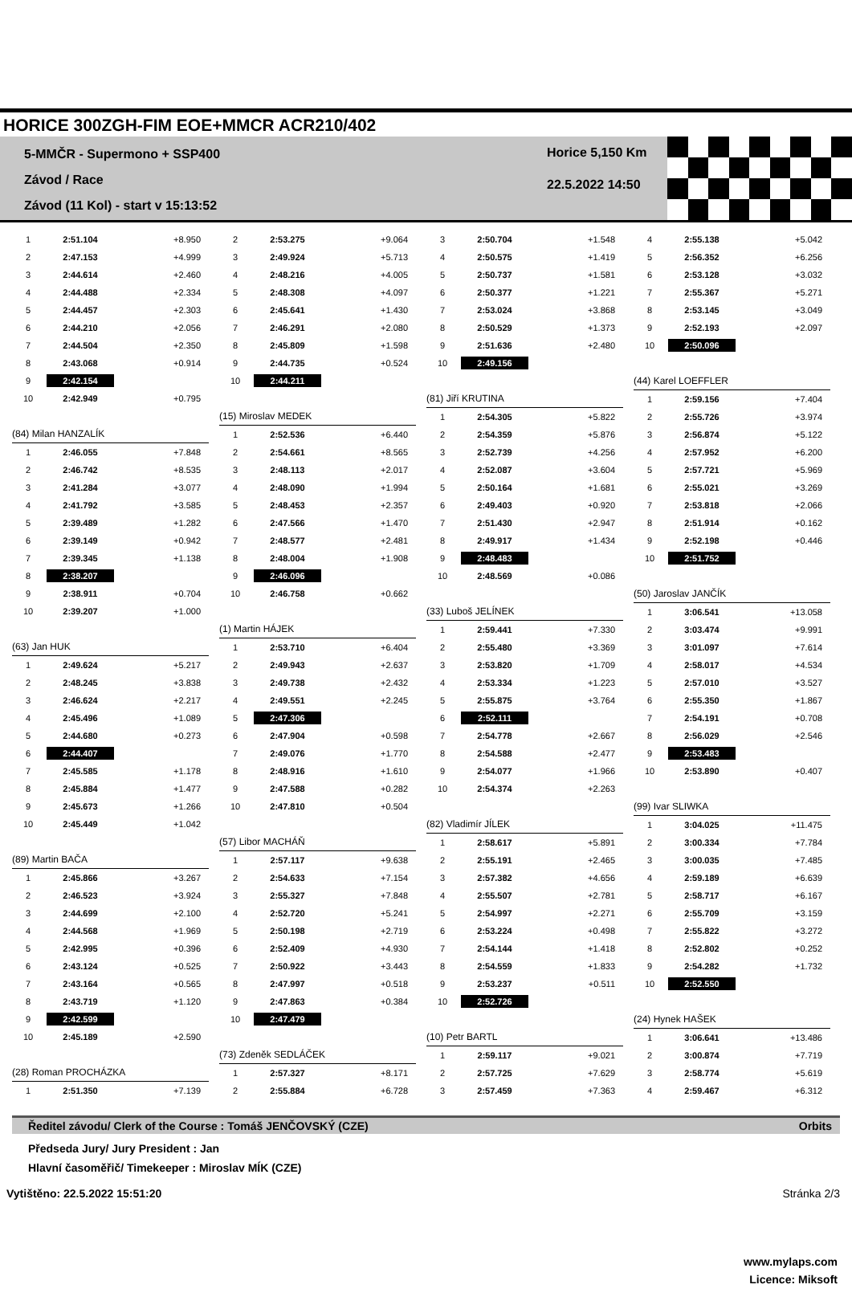HORICE 300ZGH-FIM EOE+MMCR ACR210/402
5-MMČR - Supermono + SSP400
Závod / Race
Závod (11 Kol) - start v 15:13:52
Horice 5,150 Km
22.5.2022 14:50
| 1 | 2:51.104 | +8.950 |
| 2 | 2:47.153 | +4.999 |
| 3 | 2:44.614 | +2.460 |
| 4 | 2:44.488 | +2.334 |
| 5 | 2:44.457 | +2.303 |
| 6 | 2:44.210 | +2.056 |
| 7 | 2:44.504 | +2.350 |
| 8 | 2:43.068 | +0.914 |
| 9 | 2:42.154 | |
| 10 | 2:42.949 | +0.795 |
| (84) Milan HANZALÍK | | |
| 1 | 2:46.055 | +7.848 |
| 2 | 2:46.742 | +8.535 |
| 3 | 2:41.284 | +3.077 |
| 4 | 2:41.792 | +3.585 |
| 5 | 2:39.489 | +1.282 |
| 6 | 2:39.149 | +0.942 |
| 7 | 2:39.345 | +1.138 |
| 8 | 2:38.207 | |
| 9 | 2:38.911 | +0.704 |
| 10 | 2:39.207 | +1.000 |
| (63) Jan HUK | | |
| 1 | 2:49.624 | +5.217 |
| 2 | 2:48.245 | +3.838 |
| 3 | 2:46.624 | +2.217 |
| 4 | 2:45.496 | +1.089 |
| 5 | 2:44.680 | +0.273 |
| 6 | 2:44.407 | |
| 7 | 2:45.585 | +1.178 |
| 8 | 2:45.884 | +1.477 |
| 9 | 2:45.673 | +1.266 |
| 10 | 2:45.449 | +1.042 |
| (89) Martin BAČA | | |
| 1 | 2:45.866 | +3.267 |
| 2 | 2:46.523 | +3.924 |
| 3 | 2:44.699 | +2.100 |
| 4 | 2:44.568 | +1.969 |
| 5 | 2:42.995 | +0.396 |
| 6 | 2:43.124 | +0.525 |
| 7 | 2:43.164 | +0.565 |
| 8 | 2:43.719 | +1.120 |
| 9 | 2:42.599 | |
| 10 | 2:45.189 | +2.590 |
| (28) Roman PROCHÁZKA | | |
| 1 | 2:51.350 | +7.139 |
| 2 | 2:53.275 | +9.064 |
| 3 | 2:49.924 | +5.713 |
| 4 | 2:48.216 | +4.005 |
| 5 | 2:48.308 | +4.097 |
| 6 | 2:45.641 | +1.430 |
| 7 | 2:46.291 | +2.080 |
| 8 | 2:45.809 | +1.598 |
| 9 | 2:44.735 | +0.524 |
| 10 | 2:44.211 | |
| (15) Miroslav MEDEK | | |
| 1 | 2:52.536 | +6.440 |
| 2 | 2:54.661 | +8.565 |
| 3 | 2:48.113 | +2.017 |
| 4 | 2:48.090 | +1.994 |
| 5 | 2:48.453 | +2.357 |
| 6 | 2:47.566 | +1.470 |
| 7 | 2:48.577 | +2.481 |
| 8 | 2:48.004 | +1.908 |
| 9 | 2:46.096 | |
| 10 | 2:46.758 | +0.662 |
| (1) Martin HÁJEK | | |
| 1 | 2:53.710 | +6.404 |
| 2 | 2:49.943 | +2.637 |
| 3 | 2:49.738 | +2.432 |
| 4 | 2:49.551 | +2.245 |
| 5 | 2:47.306 | |
| 6 | 2:47.904 | +0.598 |
| 7 | 2:49.076 | +1.770 |
| 8 | 2:48.916 | +1.610 |
| 9 | 2:47.588 | +0.282 |
| 10 | 2:47.810 | +0.504 |
| (57) Libor MACHÁŇ | | |
| 1 | 2:57.117 | +9.638 |
| 2 | 2:54.633 | +7.154 |
| 3 | 2:55.327 | +7.848 |
| 4 | 2:52.720 | +5.241 |
| 5 | 2:50.198 | +2.719 |
| 6 | 2:52.409 | +4.930 |
| 7 | 2:50.922 | +3.443 |
| 8 | 2:47.997 | +0.518 |
| 9 | 2:47.863 | +0.384 |
| 10 | 2:47.479 | |
| (73) Zdeněk SEDLÁČEK | | |
| 1 | 2:57.327 | +8.171 |
| 2 | 2:55.884 | +6.728 |
| 3 | 2:50.704 | +1.548 |
| 4 | 2:50.575 | +1.419 |
| 5 | 2:50.737 | +1.581 |
| 6 | 2:50.377 | +1.221 |
| 7 | 2:53.024 | +3.868 |
| 8 | 2:50.529 | +1.373 |
| 9 | 2:51.636 | +2.480 |
| 10 | 2:49.156 | |
| (81) Jiří KRUTINA | | |
| 1 | 2:54.305 | +5.822 |
| 2 | 2:54.359 | +5.876 |
| 3 | 2:52.739 | +4.256 |
| 4 | 2:52.087 | +3.604 |
| 5 | 2:50.164 | +1.681 |
| 6 | 2:49.403 | +0.920 |
| 7 | 2:51.430 | +2.947 |
| 8 | 2:49.917 | +1.434 |
| 9 | 2:48.483 | |
| 10 | 2:48.569 | +0.086 |
| (33) Luboš JELÍNEK | | |
| 1 | 2:59.441 | +7.330 |
| 2 | 2:55.480 | +3.369 |
| 3 | 2:53.820 | +1.709 |
| 4 | 2:53.334 | +1.223 |
| 5 | 2:55.875 | +3.764 |
| 6 | 2:52.111 | |
| 7 | 2:54.778 | +2.667 |
| 8 | 2:54.588 | +2.477 |
| 9 | 2:54.077 | +1.966 |
| 10 | 2:54.374 | +2.263 |
| (82) Vladimír JÍLEK | | |
| 1 | 2:58.617 | +5.891 |
| 2 | 2:55.191 | +2.465 |
| 3 | 2:57.382 | +4.656 |
| 4 | 2:55.507 | +2.781 |
| 5 | 2:54.997 | +2.271 |
| 6 | 2:53.224 | +0.498 |
| 7 | 2:54.144 | +1.418 |
| 8 | 2:54.559 | +1.833 |
| 9 | 2:53.237 | +0.511 |
| 10 | 2:52.726 | |
| (10) Petr BARTL | | |
| 1 | 2:59.117 | +9.021 |
| 2 | 2:57.725 | +7.629 |
| 3 | 2:57.459 | +7.363 |
| 4 | 2:55.138 | +5.042 |
| 5 | 2:56.352 | +6.256 |
| 6 | 2:53.128 | +3.032 |
| 7 | 2:55.367 | +5.271 |
| 8 | 2:53.145 | +3.049 |
| 9 | 2:52.193 | +2.097 |
| 10 | 2:50.096 | |
| (44) Karel LOEFFLER | | |
| 1 | 2:59.156 | +7.404 |
| 2 | 2:55.726 | +3.974 |
| 3 | 2:56.874 | +5.122 |
| 4 | 2:57.952 | +6.200 |
| 5 | 2:57.721 | +5.969 |
| 6 | 2:55.021 | +3.269 |
| 7 | 2:53.818 | +2.066 |
| 8 | 2:51.914 | +0.162 |
| 9 | 2:52.198 | +0.446 |
| 10 | 2:51.752 | |
| (50) Jaroslav JANČÍK | | |
| 1 | 3:06.541 | +13.058 |
| 2 | 3:03.474 | +9.991 |
| 3 | 3:01.097 | +7.614 |
| 4 | 2:58.017 | +4.534 |
| 5 | 2:57.010 | +3.527 |
| 6 | 2:55.350 | +1.867 |
| 7 | 2:54.191 | +0.708 |
| 8 | 2:56.029 | +2.546 |
| 9 | 2:53.483 | |
| 10 | 2:53.890 | +0.407 |
| (99) Ivar SLIWKA | | |
| 1 | 3:04.025 | +11.475 |
| 2 | 3:00.334 | +7.784 |
| 3 | 3:00.035 | +7.485 |
| 4 | 2:59.189 | +6.639 |
| 5 | 2:58.717 | +6.167 |
| 6 | 2:55.709 | +3.159 |
| 7 | 2:55.822 | +3.272 |
| 8 | 2:52.802 | +0.252 |
| 9 | 2:54.282 | +1.732 |
| 10 | 2:52.550 | |
| (24) Hynek HAŠEK | | |
| 1 | 3:06.641 | +13.486 |
| 2 | 3:00.874 | +7.719 |
| 3 | 2:58.774 | +5.619 |
| 4 | 2:59.467 | +6.312 |
Ředitel závodu/ Clerk of the Course : Tomáš JENČOVSKÝ (CZE) Orbits
Předseda Jury/ Jury President : Jan
Hlavní časoměřič/ Timekeeper : Miroslav MÍK (CZE)
www.mylaps.com
Licence: Miksoft
Vytištěno: 22.5.2022 15:51:20 Stránka 2/3